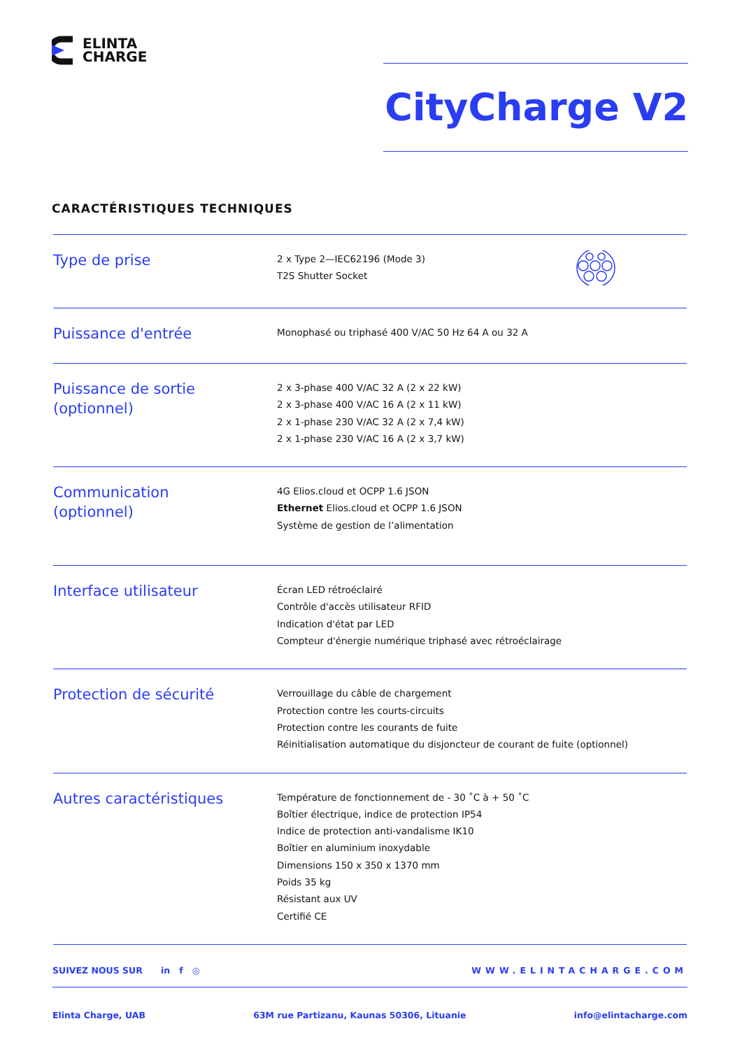ELINTA
CHARGE
CityCharge V2
CARACTÉRISTIQUES TECHNIQUES
| Type de prise | 2 x Type 2—IEC62196 (Mode 3) T2S Shutter Socket | |
| Puissance d'entrée | Monophasé ou triphasé 400 V/AC 50 Hz 64 A ou 32 A | |
| Puissance de sortie (optionnel) | 2 x 3-phase 400 V/AC 32 A (2 x 22 kW) 2 x 3-phase 400 V/AC 16 A (2 x 11 kW) 2 x 1-phase 230 V/AC 32 A (2 x 7,4 kW) 2 x 1-phase 230 V/AC 16 A (2 x 3,7 kW) | |
| Communication (optionnel) | 4G Elios.cloud et OCPP 1.6 JSON Ethernet Elios.cloud et OCPP 1.6 JSON Système de gestion de l’alimentation | |
| Interface utilisateur | Écran LED rétroéclairé Contrôle d'accès utilisateur RFID Indication d'état par LED Compteur d'énergie numérique triphasé avec rétroéclairage | |
| Protection de sécurité | Verrouillage du câble de chargement Protection contre les courts-circuits Protection contre les courants de fuite Réinitialisation automatique du disjoncteur de courant de fuite (optionnel) | |
| Autres caractéristiques | Température de fonctionnement de - 30 ˚C à + 50 ˚C Boîtier électrique, indice de protection IP54 Indice de protection anti-vandalisme IK10 Boîtier en aluminium inoxydable Dimensions 150 x 350 x 1370 mm Poids 35 kg Résistant aux UV Certifié CE | |
SUIVEZ NOUS SUR in f ◎ WWW.ELINTACHARGE.COM
Elinta Charge, UAB 63M rue Partizanu, Kaunas 50306, Lituanie info@elintacharge.com